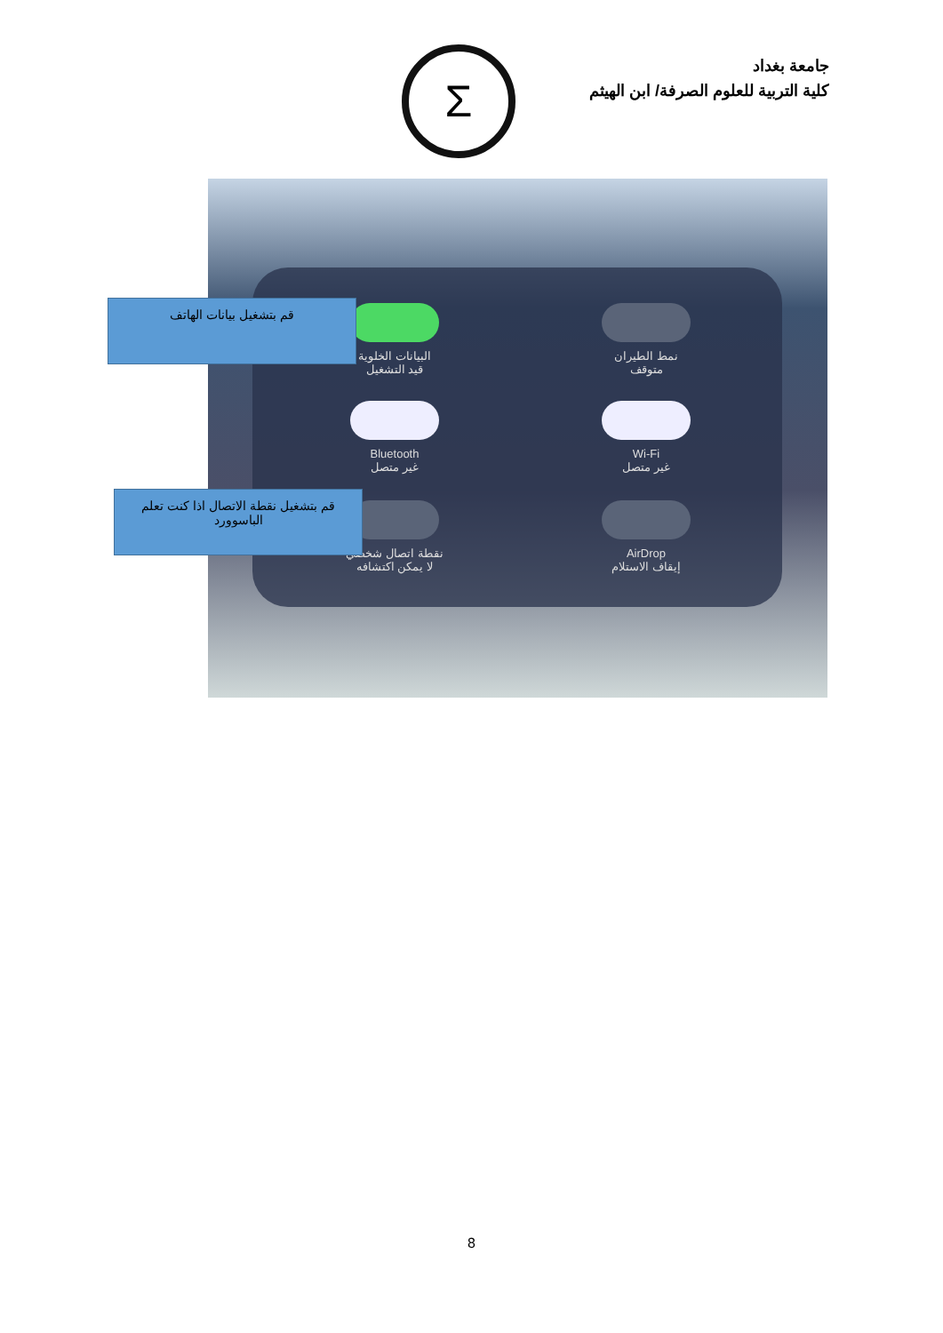جامعة بغداد
كلية التربية للعلوم الصرفة/ ابن الهيثم
Σ
البيانات الخلوية
قيد التشغيل
نمط الطيران
متوقف
Bluetooth
غير متصل
Wi-Fi
غير متصل
نقطة اتصال شخصي
لا يمكن اكتشافه
AirDrop
إيقاف الاستلام
قم بتشغيل بيانات الهاتف
قم بتشغيل نقطة الاتصال اذا كنت تعلم الباسوورد
8